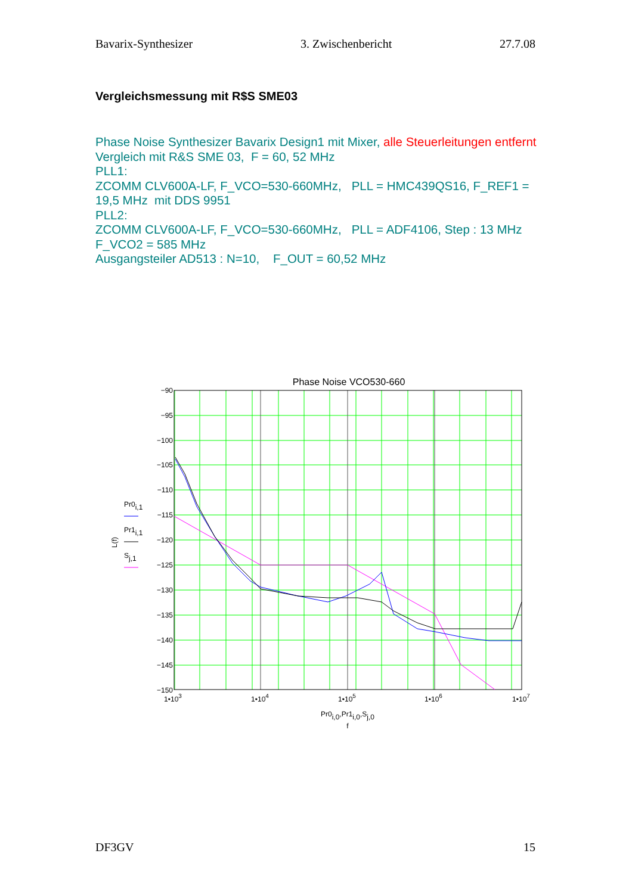Bavarix-Synthesizer 3. Zwischenbericht 27.7.08
Vergleichsmessung mit R$S SME03
Phase Noise Synthesizer Bavarix Design1 mit Mixer, alle Steuerleitungen entfernt
Vergleich mit R&S SME 03, F = 60, 52 MHz
PLL1:
ZCOMM CLV600A-LF, F_VCO=530-660MHz, PLL = HMC439QS16, F_REF1 = 19,5 MHz mit DDS 9951
PLL2:
ZCOMM CLV600A-LF, F_VCO=530-660MHz, PLL = ADF4106, Step : 13 MHz
F_VCO2 = 585 MHz
Ausgangsteiler AD513 : N=10, F_OUT = 60,52 MHz
Phase Noise VCO530-660
−90
−95
−100
−105
−110
−115
−120
−125
−130
−135
−140
−145
−150
1•103
1•104
1•105
1•106
1•107
Pr0i,0,Pr1i,0,Sj,0
f
L(f)
Pr0i,1
Pr1i,1
Sj,1
DF3GV 15